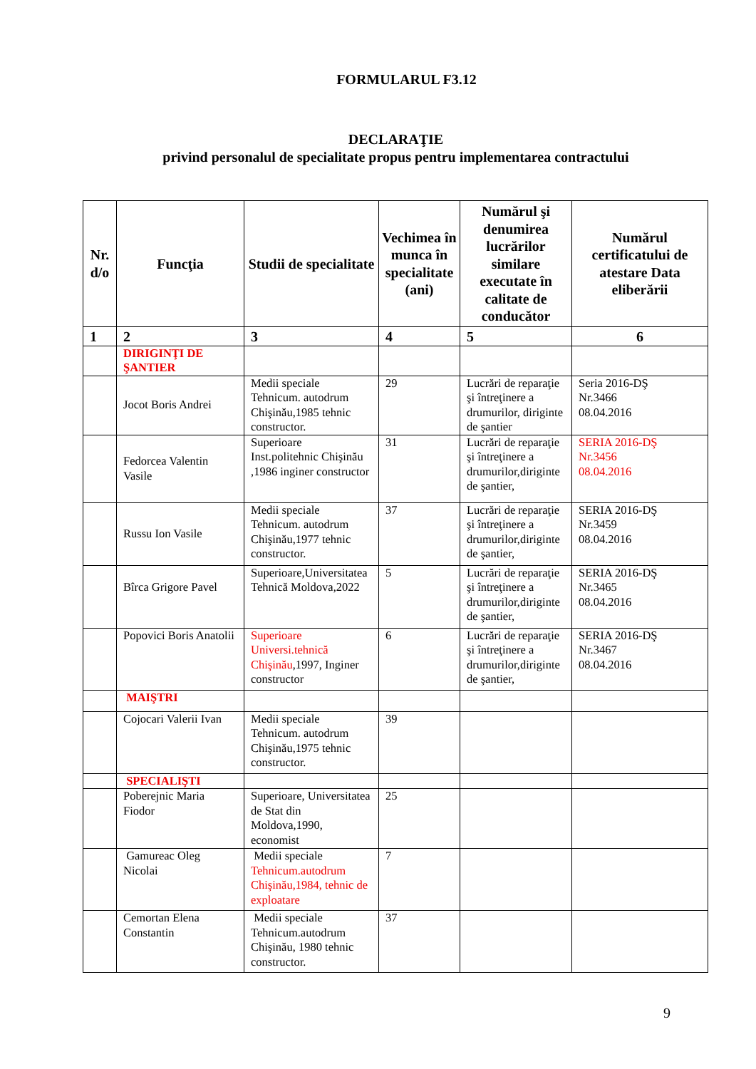FORMULARUL F3.12
DECLARAŢIE
privind personalul de specialitate propus pentru implementarea contractului
| Nr. d/o | Funcţia | Studii de specialitate | Vechimea în munca în specialitate (ani) | Numărul şi denumirea lucrărilor similare executate în calitate de conducător | Numărul certificatului de atestare Data eliberării |
| --- | --- | --- | --- | --- | --- |
| 1 | 2 | 3 | 4 | 5 | 6 |
| | DIRIGINŢI DE ŞANTIER | | | | |
| | Jocot Boris Andrei | Medii speciale Tehnicum. autodrum Chişinău,1985 tehnic constructor. | 29 | Lucrări de reparaţie şi întreţinere a drumurilor, diriginte de şantier | Seria 2016-DŞ Nr.3466 08.04.2016 |
| | Fedorcea Valentin Vasile | Superioare Inst.politehnic Chişinău ,1986 inginer constructor | 31 | Lucrări de reparaţie şi întreţinere a drumurilor,diriginte de şantier, | SERIA 2016-DŞ Nr.3456 08.04.2016 |
| | Russu Ion Vasile | Medii speciale Tehnicum. autodrum Chişinău,1977 tehnic constructor. | 37 | Lucrări de reparaţie şi întreţinere a drumurilor,diriginte de şantier, | SERIA 2016-DŞ Nr.3459 08.04.2016 |
| | Bîrca Grigore Pavel | Superioare,Universitatea Tehnică Moldova,2022 | 5 | Lucrări de reparaţie şi întreţinere a drumurilor,diriginte de şantier, | SERIA 2016-DŞ Nr.3465 08.04.2016 |
| | Popovici Boris Anatolii | Superioare Universi.tehnică Chişinău ,1997, Inginer constructor | 6 | Lucrări de reparaţie şi întreţinere a drumurilor,diriginte de şantier, | SERIA 2016-DŞ Nr.3467 08.04.2016 |
| | MAIŞTRI | | | | |
| | Cojocari Valerii Ivan | Medii speciale Tehnicum. autodrum Chişinău,1975 tehnic constructor. | 39 | | |
| | SPECIALIŞTI | | | | |
| | Poberejnic Maria Fiodor | Superioare, Universitatea de Stat din Moldova,1990, economist | 25 | | |
| | Gamureac Oleg Nicolai | Medii speciale Tehnicum.autodrum Chişinău,1984, tehnic de exploatare | 7 | | |
| | Cemortan Elena Constantin | Medii speciale Tehnicum.autodrum Chişinău, 1980 tehnic constructor. | 37 | | |
9